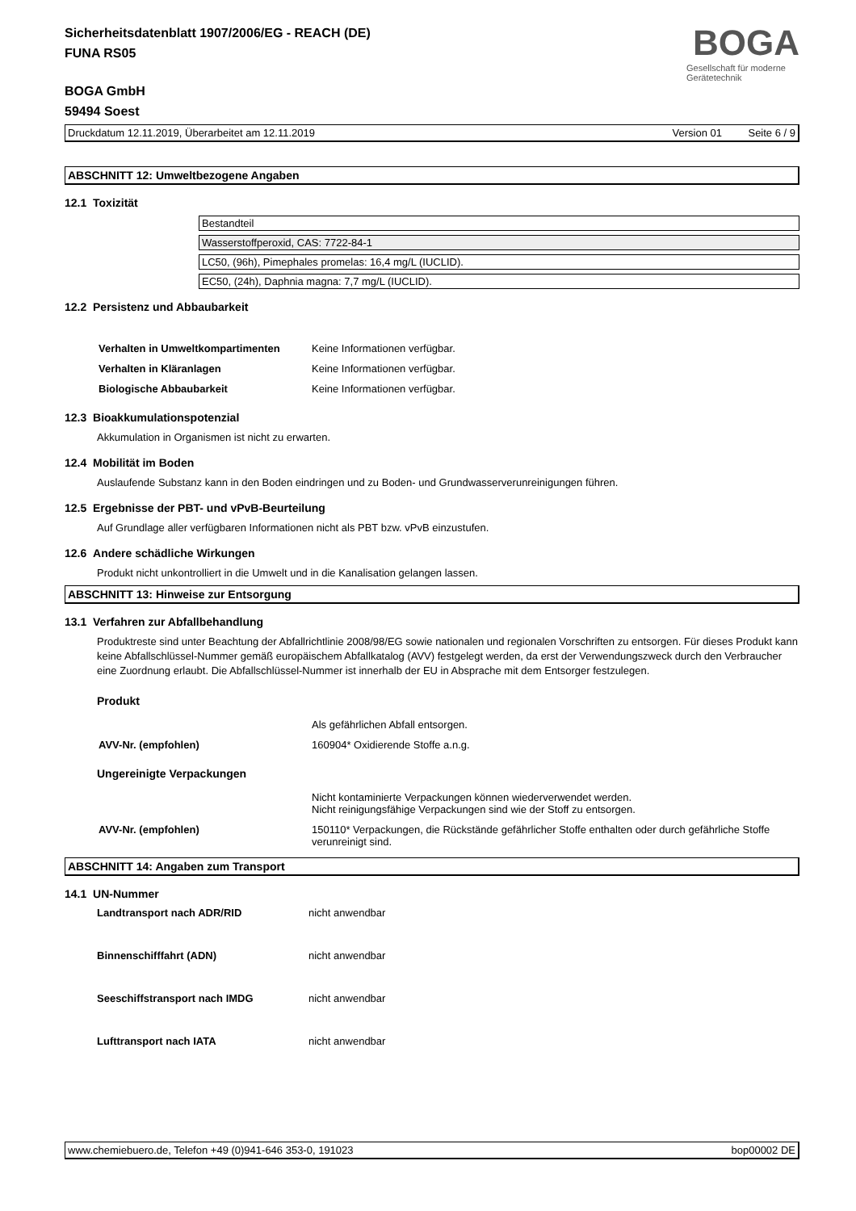Sicherheitsdatenblatt 1907/2006/EG - REACH (DE)
FUNA RS05
BOGA GmbH
59494 Soest
BOGA
Gesellschaft für moderne Gerätetechnik
Druckdatum 12.11.2019, Überarbeitet am 12.11.2019 Version 01 Seite 6 / 9
ABSCHNITT 12: Umweltbezogene Angaben
12.1 Toxizität
Bestandteil
Wasserstoffperoxid, CAS: 7722-84-1
LC50, (96h), Pimephales promelas: 16,4 mg/L (IUCLID).
EC50, (24h), Daphnia magna: 7,7 mg/L (IUCLID).
12.2 Persistenz und Abbaubarkeit
| Verhalten in Umweltkompartimenten | Keine Informationen verfügbar. |
| Verhalten in Kläranlagen | Keine Informationen verfügbar. |
| Biologische Abbaubarkeit | Keine Informationen verfügbar. |
12.3 Bioakkumulationspotenzial
Akkumulation in Organismen ist nicht zu erwarten.
12.4 Mobilität im Boden
Auslaufende Substanz kann in den Boden eindringen und zu Boden- und Grundwasserverunreinigungen führen.
12.5 Ergebnisse der PBT- und vPvB-Beurteilung
Auf Grundlage aller verfügbaren Informationen nicht als PBT bzw. vPvB einzustufen.
12.6 Andere schädliche Wirkungen
Produkt nicht unkontrolliert in die Umwelt und in die Kanalisation gelangen lassen.
ABSCHNITT 13: Hinweise zur Entsorgung
13.1 Verfahren zur Abfallbehandlung
Produktreste sind unter Beachtung der Abfallrichtlinie 2008/98/EG sowie nationalen und regionalen Vorschriften zu entsorgen. Für dieses Produkt kann keine Abfallschlüssel-Nummer gemäß europäischem Abfallkatalog (AVV) festgelegt werden, da erst der Verwendungszweck durch den Verbraucher eine Zuordnung erlaubt. Die Abfallschlüssel-Nummer ist innerhalb der EU in Absprache mit dem Entsorger festzulegen.
Produkt
| | Als gefährlichen Abfall entsorgen. |
| AVV-Nr. (empfohlen) | 160904* Oxidierende Stoffe a.n.g. |
Ungereinigte Verpackungen
| | Nicht kontaminierte Verpackungen können wiederverwendet werden. Nicht reinigungsfähige Verpackungen sind wie der Stoff zu entsorgen. |
| AVV-Nr. (empfohlen) | 150110* Verpackungen, die Rückstände gefährlicher Stoffe enthalten oder durch gefährliche Stoffe verunreinigt sind. |
ABSCHNITT 14: Angaben zum Transport
14.1 UN-Nummer
| Landtransport nach ADR/RID | nicht anwendbar |
| Binnenschifffahrt (ADN) | nicht anwendbar |
| Seeschiffstransport nach IMDG | nicht anwendbar |
| Lufttransport nach IATA | nicht anwendbar |
www.chemiebuero.de, Telefon +49 (0)941-646 353-0, 191023 bop00002 DE